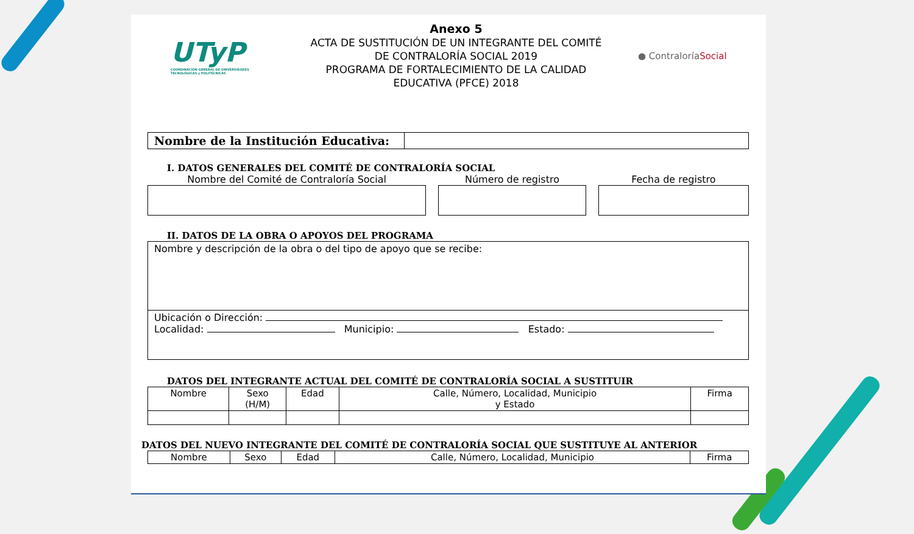UTyP
COORDINACIÓN GENERAL DE UNIVERSIDADES TECNOLÓGICAS y POLITÉCNICAS
Anexo 5
ACTA DE SUSTITUCIÓN DE UN INTEGRANTE DEL COMITÉ
DE CONTRALORÍA SOCIAL 2019
PROGRAMA DE FORTALECIMIENTO DE LA CALIDAD
EDUCATIVA (PFCE) 2018
● ContraloríaSocial
| Nombre de la Institución Educativa: | |
I. DATOS GENERALES DEL COMITÉ DE CONTRALORÍA SOCIAL
Nombre del Comité de Contraloría Social
Número de registro Fecha de registro
II. DATOS DE LA OBRA O APOYOS DEL PROGRAMA
Nombre y descripción de la obra o del tipo de apoyo que se recibe:
Ubicación o Dirección:
Localidad: Municipio: Estado:
DATOS DEL INTEGRANTE ACTUAL DEL COMITÉ DE CONTRALORÍA SOCIAL A SUSTITUIR
| Nombre | Sexo (H/M) | Edad | Calle, Número, Localidad, Municipio y Estado | Firma |
| --- | --- | --- | --- | --- |
DATOS DEL NUEVO INTEGRANTE DEL COMITÉ DE CONTRALORÍA SOCIAL QUE SUSTITUYE AL ANTERIOR
| Nombre | Sexo | Edad | Calle, Número, Localidad, Municipio | Firma |
| --- | --- | --- | --- | --- |